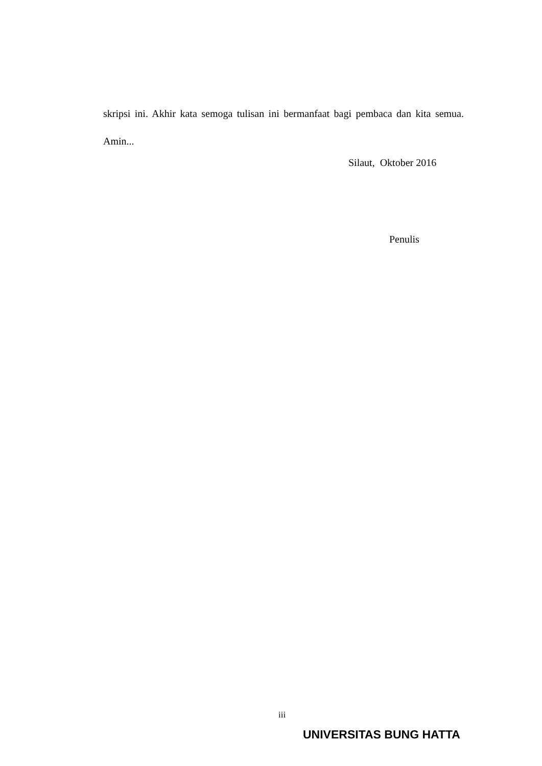skripsi ini. Akhir kata semoga tulisan ini bermanfaat bagi pembaca dan kita semua. Amin...
Silaut, Oktober 2016
Penulis
iii
UNIVERSITAS BUNG HATTA